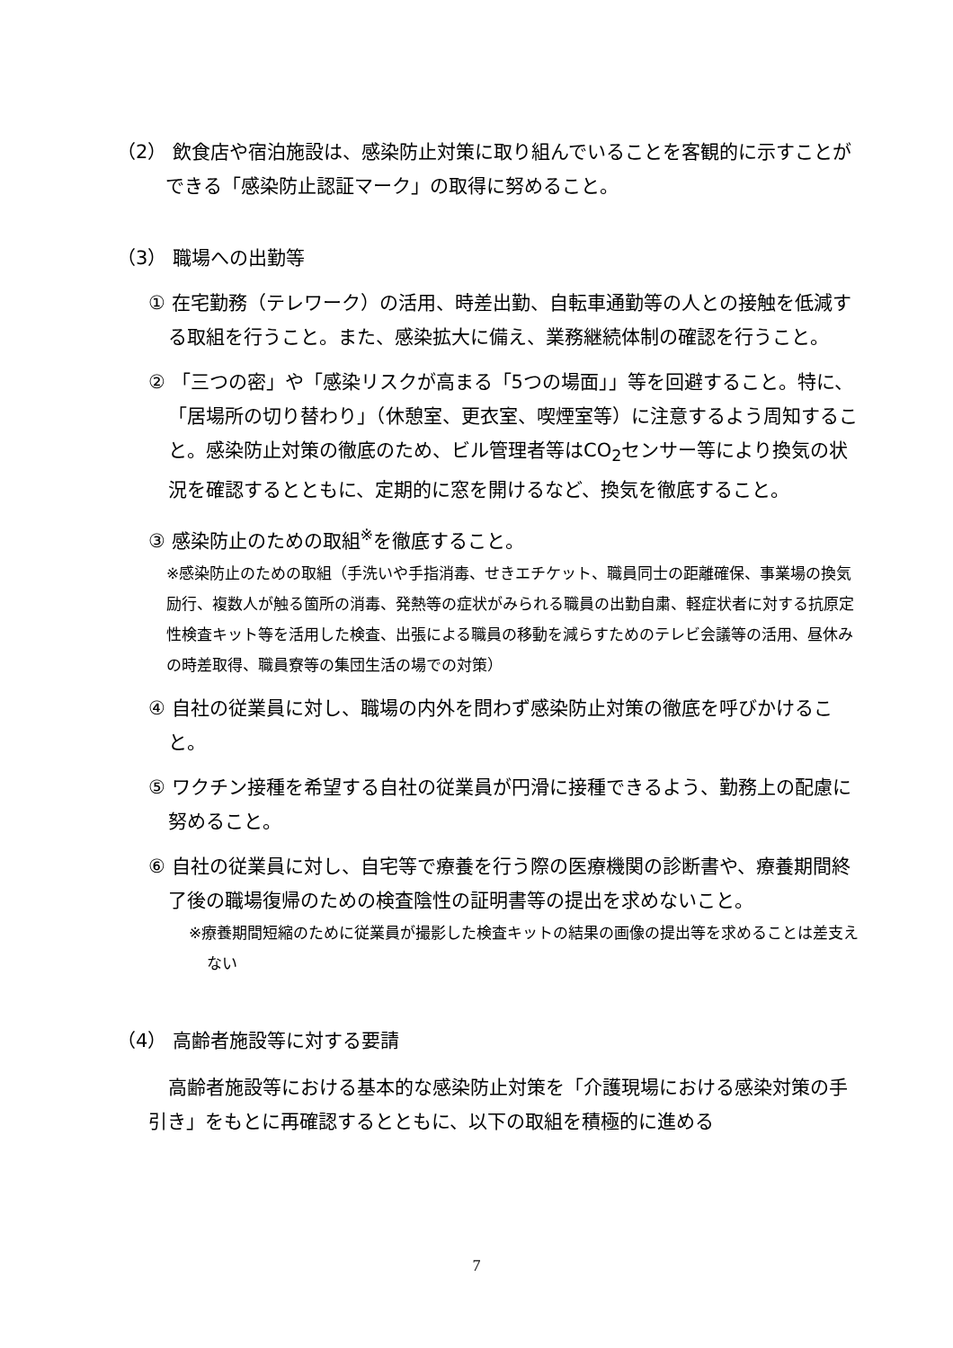（2） 飲食店や宿泊施設は、感染防止対策に取り組んでいることを客観的に示すことができる「感染防止認証マーク」の取得に努めること。
（3） 職場への出勤等
① 在宅勤務（テレワーク）の活用、時差出勤、自転車通勤等の人との接触を低減する取組を行うこと。また、感染拡大に備え、業務継続体制の確認を行うこと。
② 「三つの密」や「感染リスクが高まる「5つの場面」」等を回避すること。特に、「居場所の切り替わり」（休憩室、更衣室、喫煙室等）に注意するよう周知すること。感染防止対策の徹底のため、ビル管理者等はCO<sub>2</sub>センサー等により換気の状況を確認するとともに、定期的に窓を開けるなど、換気を徹底すること。
③ 感染防止のための取組<sup>※</sup>を徹底すること。
※感染防止のための取組（手洗いや手指消毒、せきエチケット、職員同士の距離確保、事業場の換気励行、複数人が触る箇所の消毒、発熱等の症状がみられる職員の出勤自粛、軽症状者に対する抗原定性検査キット等を活用した検査、出張による職員の移動を減らすためのテレビ会議等の活用、昼休みの時差取得、職員寮等の集団生活の場での対策）
④ 自社の従業員に対し、職場の内外を問わず感染防止対策の徹底を呼びかけること。
⑤ ワクチン接種を希望する自社の従業員が円滑に接種できるよう、勤務上の配慮に努めること。
⑥ 自社の従業員に対し、自宅等で療養を行う際の医療機関の診断書や、療養期間終了後の職場復帰のための検査陰性の証明書等の提出を求めないこと。
※療養期間短縮のために従業員が撮影した検査キットの結果の画像の提出等を求めることは差支えない
（4） 高齢者施設等に対する要請
高齢者施設等における基本的な感染防止対策を「介護現場における感染対策の手引き」をもとに再確認するとともに、以下の取組を積極的に進める
7